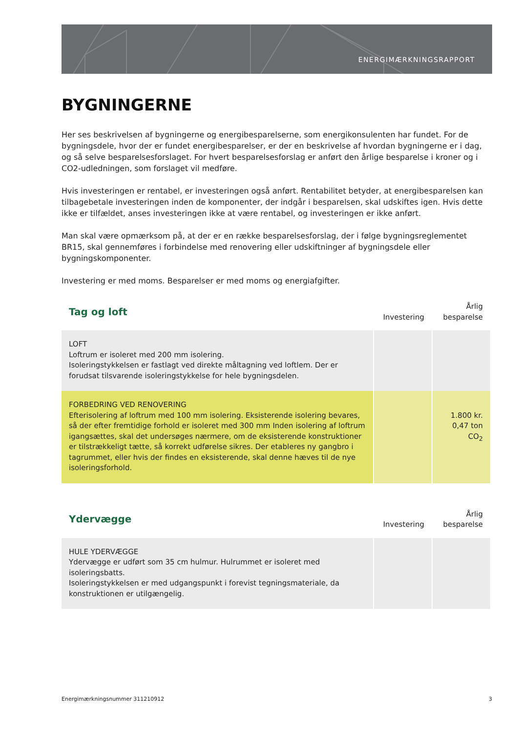ENERGIMÆRKNINGSRAPPORT
BYGNINGERNE
Her ses beskrivelsen af bygningerne og energibesparelserne, som energikonsulenten har fundet. For de bygningsdele, hvor der er fundet energibesparelser, er der en beskrivelse af hvordan bygningerne er i dag, og så selve besparelsesforslaget. For hvert besparelsesforslag er anført den årlige besparelse i kroner og i CO2-udledningen, som forslaget vil medføre.
Hvis investeringen er rentabel, er investeringen også anført. Rentabilitet betyder, at energibesparelsen kan tilbagebetale investeringen inden de komponenter, der indgår i besparelsen, skal udskiftes igen. Hvis dette ikke er tilfældet, anses investeringen ikke at være rentabel, og investeringen er ikke anført.
Man skal være opmærksom på, at der er en række besparelsesforslag, der i følge bygningsreglementet BR15, skal gennemføres i forbindelse med renovering eller udskiftninger af bygningsdele eller bygningskomponenter.
Investering er med moms. Besparelser er med moms og energiafgifter.
| Tag og loft | Investering | Årlig besparelse |
| LOFT Loftrum er isoleret med 200 mm isolering. Isoleringstykkelsen er fastlagt ved direkte måltagning ved loftlem. Der er forudsat tilsvarende isoleringstykkelse for hele bygningsdelen. | | |
| FORBEDRING VED RENOVERING Efterisolering af loftrum med 100 mm isolering. Eksisterende isolering bevares, så der efter fremtidige forhold er isoleret med 300 mm Inden isolering af loftrum igangsættes, skal det undersøges nærmere, om de eksisterende konstruktioner er tilstrækkeligt tætte, så korrekt udførelse sikres. Der etableres ny gangbro i tagrummet, eller hvis der findes en eksisterende, skal denne hæves til de nye isoleringsforhold. | | 1.800 kr. 0,47 ton CO<sub>2</sub> |
| Ydervægge | Investering | Årlig besparelse |
| HULE YDERVÆGGE Ydervægge er udført som 35 cm hulmur. Hulrummet er isoleret med isoleringsbatts. Isoleringstykkelsen er med udgangspunkt i forevist tegningsmateriale, da konstruktionen er utilgængelig. | | |
Energimærkningsnummer 311210912 3